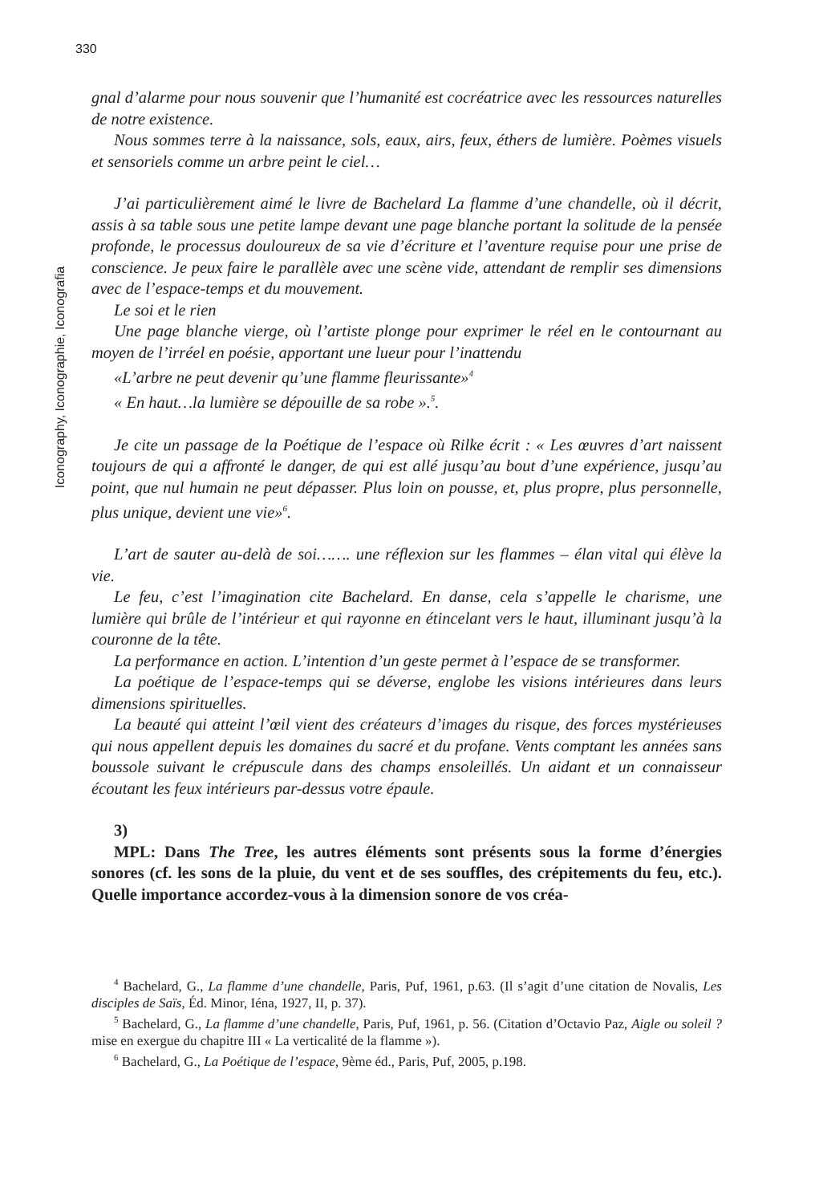330
Iconography, Iconographie, Iconografia
gnal d’alarme pour nous souvenir que l’humanité est cocréatrice avec les ressources naturelles de notre existence.
Nous sommes terre à la naissance, sols, eaux, airs, feux, éthers de lumière. Poèmes visuels et sensoriels comme un arbre peint le ciel…
J’ai particulièrement aimé le livre de Bachelard La flamme d’une chandelle, où il décrit, assis à sa table sous une petite lampe devant une page blanche portant la solitude de la pensée profonde, le processus douloureux de sa vie d’écriture et l’aventure requise pour une prise de conscience. Je peux faire le parallèle avec une scène vide, attendant de remplir ses dimensions avec de l’espace-temps et du mouvement.
Le soi et le rien
Une page blanche vierge, où l’artiste plonge pour exprimer le réel en le contournant au moyen de l’irréel en poésie, apportant une lueur pour l’inattendu
«L’arbre ne peut devenir qu’une flamme fleurissante»<sup>4</sup>
« En haut…la lumière se dépouille de sa robe ».<sup>5</sup>.
Je cite un passage de la Poétique de l’espace où Rilke écrit : « Les œuvres d’art naissent toujours de qui a affronté le danger, de qui est allé jusqu’au bout d’une expérience, jusqu’au point, que nul humain ne peut dépasser. Plus loin on pousse, et, plus propre, plus personnelle, plus unique, devient une vie»<sup>6</sup>.
L’art de sauter au-delà de soi……. une réflexion sur les flammes – élan vital qui élève la vie.
Le feu, c’est l’imagination cite Bachelard. En danse, cela s’appelle le charisme, une lumière qui brûle de l’intérieur et qui rayonne en étincelant vers le haut, illuminant jusqu’à la couronne de la tête.
La performance en action. L’intention d’un geste permet à l’espace de se transformer.
La poétique de l’espace-temps qui se déverse, englobe les visions intérieures dans leurs dimensions spirituelles.
La beauté qui atteint l’œil vient des créateurs d’images du risque, des forces mystérieuses qui nous appellent depuis les domaines du sacré et du profane. Vents comptant les années sans boussole suivant le crépuscule dans des champs ensoleillés. Un aidant et un connaisseur écoutant les feux intérieurs par-dessus votre épaule.
3)
MPL: Dans The Tree, les autres éléments sont présents sous la forme d’énergies sonores (cf. les sons de la pluie, du vent et de ses souffles, des crépitements du feu, etc.). Quelle importance accordez-vous à la dimension sonore de vos créa-
<sup>4</sup> Bachelard, G., La flamme d’une chandelle, Paris, Puf, 1961, p.63. (Il s’agit d’une citation de Novalis, Les disciples de Saïs, Éd. Minor, Iéna, 1927, II, p. 37).
<sup>5</sup> Bachelard, G., La flamme d’une chandelle, Paris, Puf, 1961, p. 56. (Citation d’Octavio Paz, Aigle ou soleil ? mise en exergue du chapitre III « La verticalité de la flamme »).
<sup>6</sup> Bachelard, G., La Poétique de l’espace, 9ème éd., Paris, Puf, 2005, p.198.